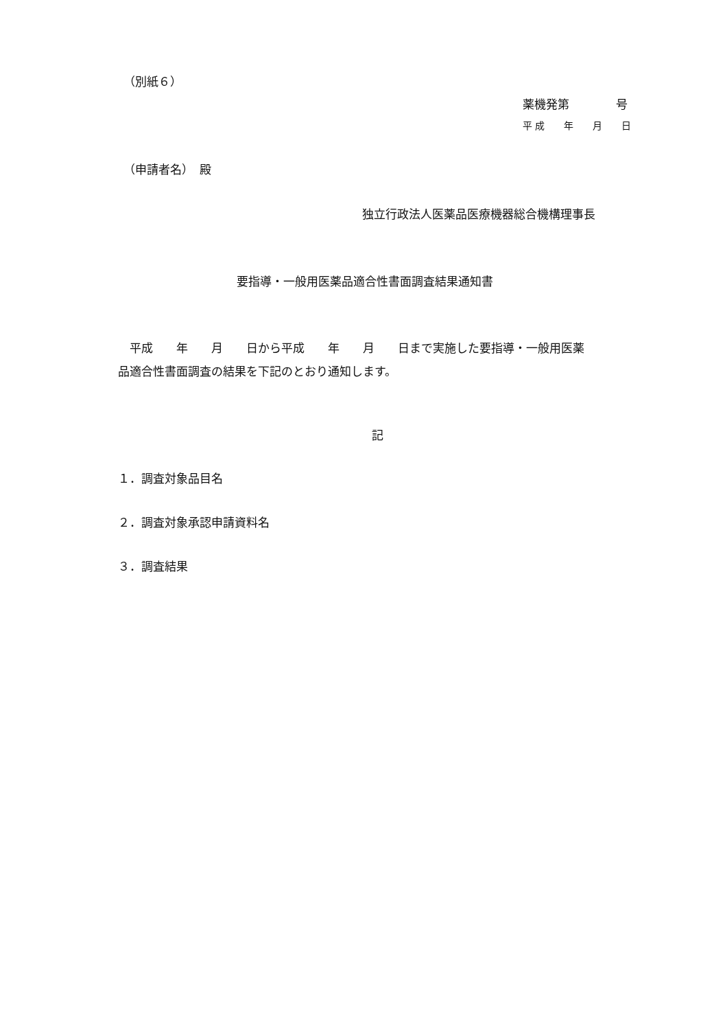（別紙６）
薬機発第　　　　号
平 成　　年　　月　　日
（申請者名）　殿
独立行政法人医薬品医療機器総合機構理事長
要指導・一般用医薬品適合性書面調査結果通知書
　平成　　年　　月　　日から平成　　年　　月　　日まで実施した要指導・一般用医薬
品適合性書面調査の結果を下記のとおり通知します。
記
１．調査対象品目名
２．調査対象承認申請資料名
３．調査結果